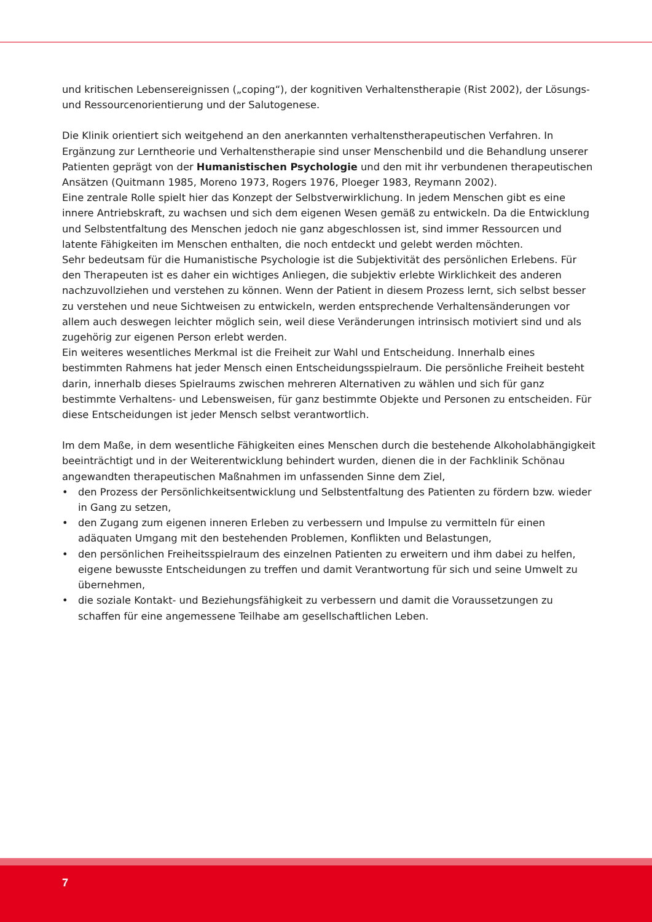und kritischen Lebensereignissen („coping“), der kognitiven Verhaltenstherapie (Rist 2002), der Lösungs- und Ressourcenorientierung und der Salutogenese.
Die Klinik orientiert sich weitgehend an den anerkannten verhaltenstherapeutischen Verfahren. In Ergänzung zur Lerntheorie und Verhaltenstherapie sind unser Menschenbild und die Behandlung unserer Patienten geprägt von der Humanistischen Psychologie und den mit ihr verbundenen therapeutischen Ansätzen (Quitmann 1985, Moreno 1973, Rogers 1976, Ploeger 1983, Reymann 2002).
Eine zentrale Rolle spielt hier das Konzept der Selbstverwirklichung. In jedem Menschen gibt es eine innere Antriebskraft, zu wachsen und sich dem eigenen Wesen gemäß zu entwickeln. Da die Entwicklung und Selbstentfaltung des Menschen jedoch nie ganz abgeschlossen ist, sind immer Ressourcen und latente Fähigkeiten im Menschen enthalten, die noch entdeckt und gelebt werden möchten.
Sehr bedeutsam für die Humanistische Psychologie ist die Subjektivität des persönlichen Erlebens. Für den Therapeuten ist es daher ein wichtiges Anliegen, die subjektiv erlebte Wirklichkeit des anderen nachzuvollziehen und verstehen zu können. Wenn der Patient in diesem Prozess lernt, sich selbst besser zu verstehen und neue Sichtweisen zu entwickeln, werden entsprechende Verhaltensänderungen vor allem auch deswegen leichter möglich sein, weil diese Veränderungen intrinsisch motiviert sind und als zugehörig zur eigenen Person erlebt werden.
Ein weiteres wesentliches Merkmal ist die Freiheit zur Wahl und Entscheidung. Innerhalb eines bestimmten Rahmens hat jeder Mensch einen Entscheidungsspielraum. Die persönliche Freiheit besteht darin, innerhalb dieses Spielraums zwischen mehreren Alternativen zu wählen und sich für ganz bestimmte Verhaltens- und Lebensweisen, für ganz bestimmte Objekte und Personen zu entscheiden. Für diese Entscheidungen ist jeder Mensch selbst verantwortlich.
Im dem Maße, in dem wesentliche Fähigkeiten eines Menschen durch die bestehende Alkoholabhängigkeit beeinträchtigt und in der Weiterentwicklung behindert wurden, dienen die in der Fachklinik Schönau angewandten therapeutischen Maßnahmen im unfassenden Sinne dem Ziel,
• den Prozess der Persönlichkeitsentwicklung und Selbstentfaltung des Patienten zu fördern bzw. wieder in Gang zu setzen,
• den Zugang zum eigenen inneren Erleben zu verbessern und Impulse zu vermitteln für einen adäquaten Umgang mit den bestehenden Problemen, Konflikten und Belastungen,
• den persönlichen Freiheitsspielraum des einzelnen Patienten zu erweitern und ihm dabei zu helfen, eigene bewusste Entscheidungen zu treffen und damit Verantwortung für sich und seine Umwelt zu übernehmen,
• die soziale Kontakt- und Beziehungsfähigkeit zu verbessern und damit die Voraussetzungen zu schaffen für eine angemessene Teilhabe am gesellschaftlichen Leben.
7